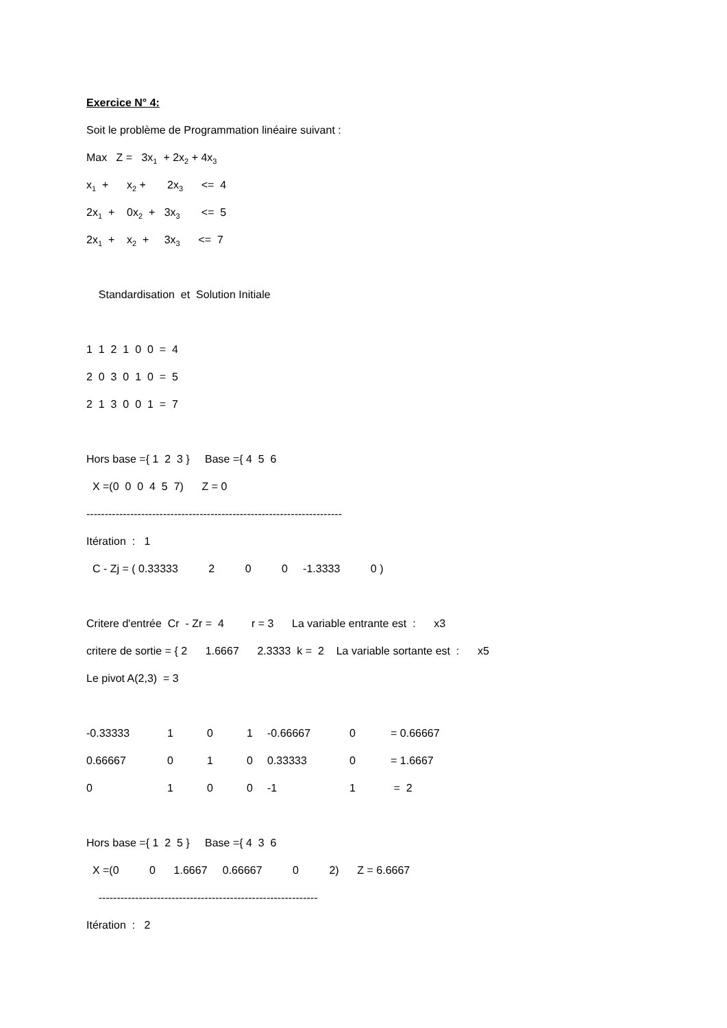Exercice N° 4:
Soit le problème de Programmation linéaire suivant :
Max Z = 3x<sub>1</sub> + 2x<sub>2</sub> + 4x<sub>3</sub>
x<sub>1</sub> + x<sub>2</sub> + 2x<sub>3</sub> <= 4
2x<sub>1</sub> + 0x<sub>2</sub> + 3x<sub>3</sub> <= 5
2x<sub>1</sub> + x<sub>2</sub> + 3x<sub>3</sub> <= 7
Standardisation et Solution Initiale
1 1 2 1 0 0 = 4
2 0 3 0 1 0 = 5
2 1 3 0 0 1 = 7
Hors base ={ 1 2 3 } Base ={ 4 5 6
X =(0 0 0 4 5 7) Z = 0
----------------------------------------------------------------------
Itération : 1
C - Zj = ( 0.33333 2 0 0 -1.3333 0 )
Critere d'entrée Cr - Zr = 4 r = 3 La variable entrante est : x3
critere de sortie = { 2 1.6667 2.3333 k = 2 La variable sortante est : x5
Le pivot A(2,3) = 3
| -0.33333 | 1 | 0 | 1 | -0.66667 | 0 | = 0.66667 |
| 0.66667 | 0 | 1 | 0 | 0.33333 | 0 | = 1.6667 |
| 0 | 1 | 0 | 0 | -1 | 1 | = 2 |
Hors base ={ 1 2 5 } Base ={ 4 3 6
X =(0 0 1.6667 0.66667 0 2) Z = 6.6667
------------------------------------------------------------
Itération : 2